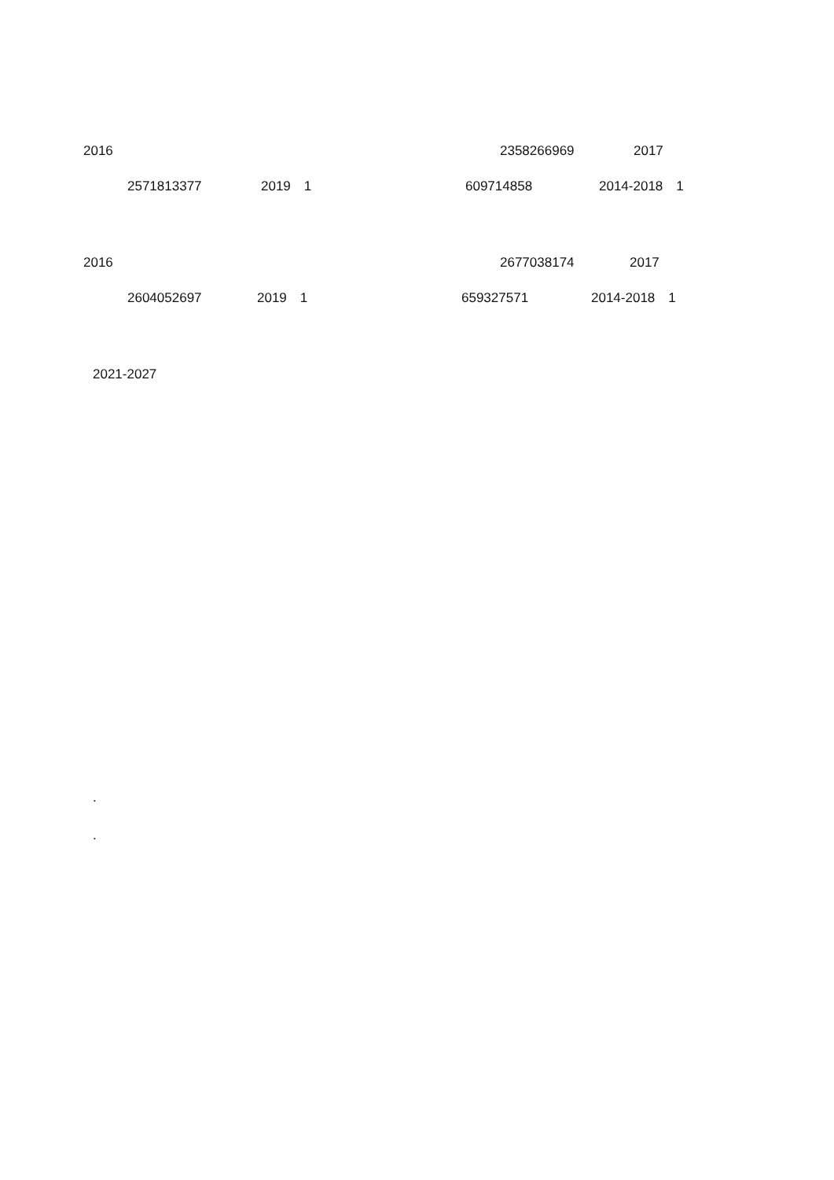2016 2358266969 2017
2571813377 2019　1 609714858 2014-2018　1
2016 2677038174 2017
2604052697 2019　1 659327571 2014-2018　1
2021-2027
.
.